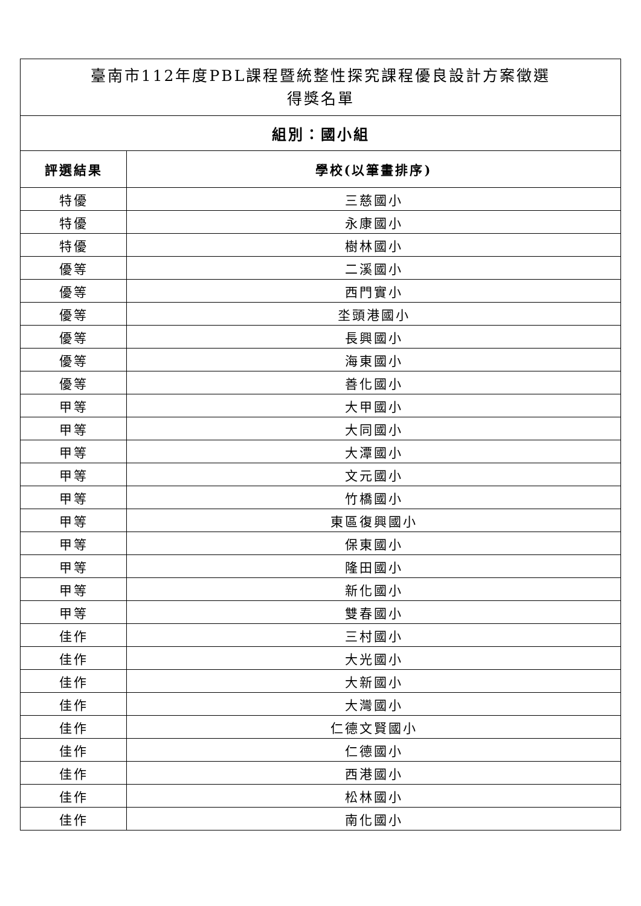| 臺南市112年度PBL課程暨統整性探究課程優良設計方案徵選 得獎名單 | |
| --- | --- |
| 組別：國小組 | |
| 評選結果 | 學校(以筆畫排序) |
| 特優 | 三慈國小 |
| 特優 | 永康國小 |
| 特優 | 樹林國小 |
| 優等 | 二溪國小 |
| 優等 | 西門實小 |
| 優等 | 坔頭港國小 |
| 優等 | 長興國小 |
| 優等 | 海東國小 |
| 優等 | 善化國小 |
| 甲等 | 大甲國小 |
| 甲等 | 大同國小 |
| 甲等 | 大潭國小 |
| 甲等 | 文元國小 |
| 甲等 | 竹橋國小 |
| 甲等 | 東區復興國小 |
| 甲等 | 保東國小 |
| 甲等 | 隆田國小 |
| 甲等 | 新化國小 |
| 甲等 | 雙春國小 |
| 佳作 | 三村國小 |
| 佳作 | 大光國小 |
| 佳作 | 大新國小 |
| 佳作 | 大灣國小 |
| 佳作 | 仁德文賢國小 |
| 佳作 | 仁德國小 |
| 佳作 | 西港國小 |
| 佳作 | 松林國小 |
| 佳作 | 南化國小 |